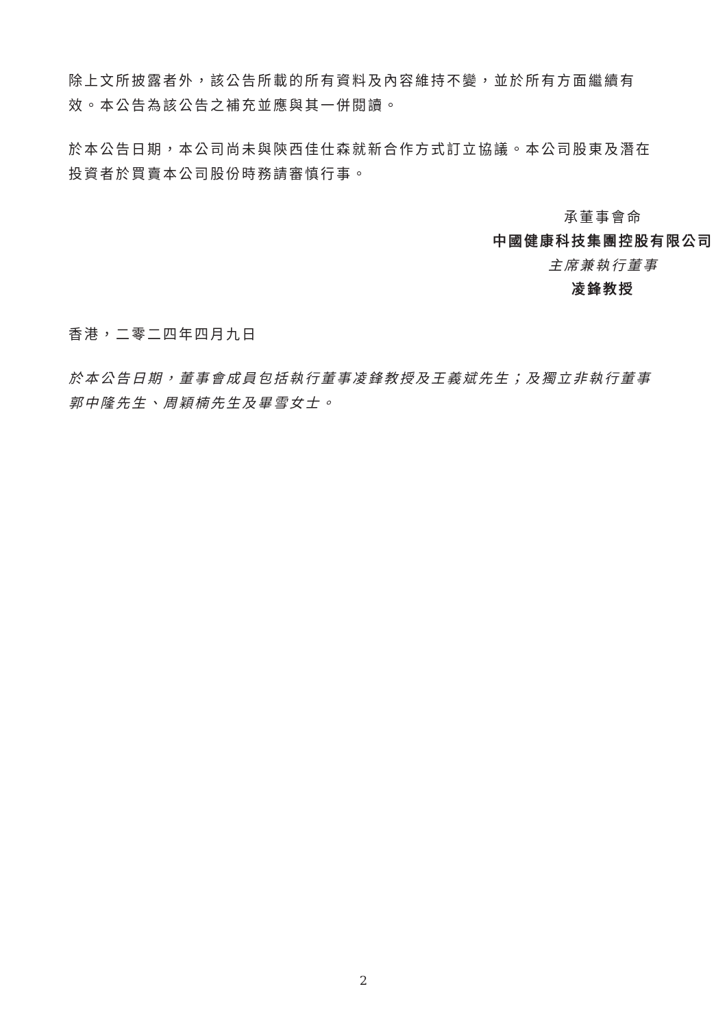除上文所披露者外，該公告所載的所有資料及內容維持不變，並於所有方面繼續有效。本公告為該公告之補充並應與其一併閱讀。
於本公告日期，本公司尚未與陝西佳仕森就新合作方式訂立協議。本公司股東及潛在投資者於買賣本公司股份時務請審慎行事。
承董事會命
中國健康科技集團控股有限公司
主席兼執行董事
凌鋒教授
香港，二零二四年四月九日
於本公告日期，董事會成員包括執行董事凌鋒教授及王義斌先生；及獨立非執行董事郭中隆先生、周穎楠先生及畢雪女士。
2